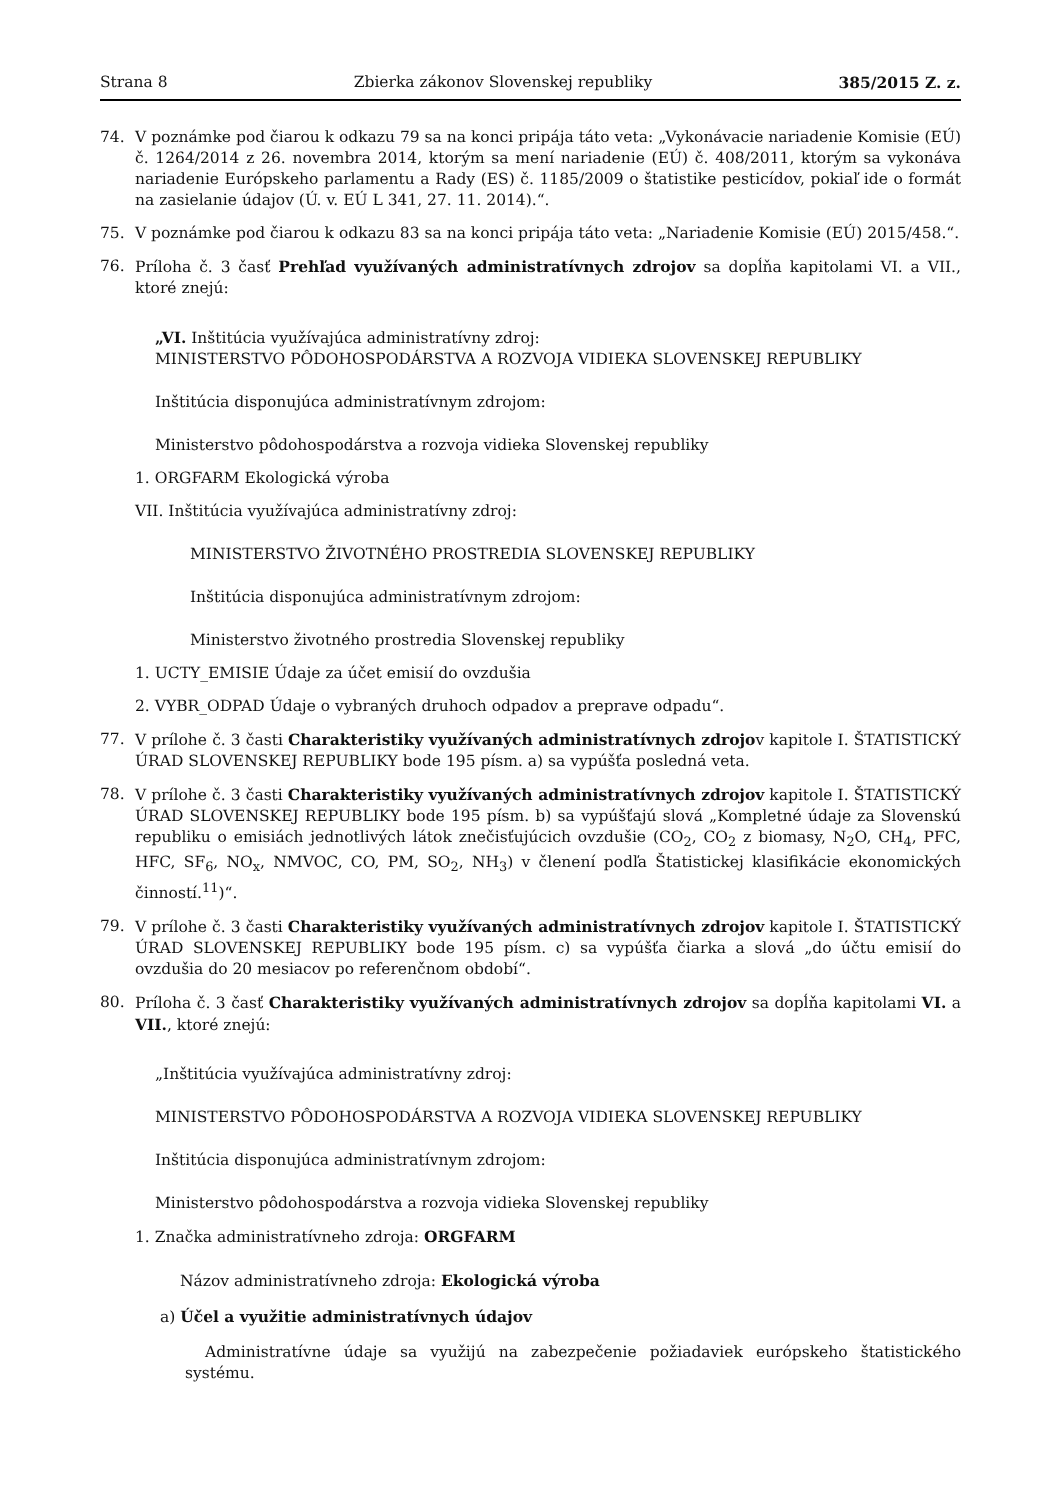Strana 8 Zbierka zákonov Slovenskej republiky 385/2015 Z. z.
74. V poznámke pod čiarou k odkazu 79 sa na konci pripája táto veta: „Vykonávacie nariadenie Komisie (EÚ) č. 1264/2014 z 26. novembra 2014, ktorým sa mení nariadenie (EÚ) č. 408/2011, ktorým sa vykonáva nariadenie Európskeho parlamentu a Rady (ES) č. 1185/2009 o štatistike pesticídov, pokiaľ ide o formát na zasielanie údajov (Ú. v. EÚ L 341, 27. 11. 2014).“.
75. V poznámke pod čiarou k odkazu 83 sa na konci pripája táto veta: „Nariadenie Komisie (EÚ) 2015/458.“.
76. Príloha č. 3 časť Prehľad využívaných administratívnych zdrojov sa dopĺňa kapitolami VI. a VII., ktoré znejú:
„VI. Inštitúcia využívajúca administratívny zdroj:
MINISTERSTVO PÔDOHOSPODÁRSTVA A ROZVOJA VIDIEKA SLOVENSKEJ REPUBLIKY
Inštitúcia disponujúca administratívnym zdrojom:
Ministerstvo pôdohospodárstva a rozvoja vidieka Slovenskej republiky
1. ORGFARM Ekologická výroba
VII. Inštitúcia využívajúca administratívny zdroj:
MINISTERSTVO ŽIVOTNÉHO PROSTREDIA SLOVENSKEJ REPUBLIKY
Inštitúcia disponujúca administratívnym zdrojom:
Ministerstvo životného prostredia Slovenskej republiky
1. UCTY_EMISIE Údaje za účet emisií do ovzdušia
2. VYBR_ODPAD Údaje o vybraných druhoch odpadov a preprave odpadu“.
77. V prílohe č. 3 časti Charakteristiky využívaných administratívnych zdrojov kapitole I. ŠTATISTICKÝ ÚRAD SLOVENSKEJ REPUBLIKY bode 195 písm. a) sa vypúšťa posledná veta.
78. V prílohe č. 3 časti Charakteristiky využívaných administratívnych zdrojov kapitole I. ŠTATISTICKÝ ÚRAD SLOVENSKEJ REPUBLIKY bode 195 písm. b) sa vypúšťajú slová „Kompletné údaje za Slovenskú republiku o emisiách jednotlivých látok znečisťujúcich ovzdušie (CO<sub>2</sub>, CO<sub>2</sub> z biomasy, N<sub>2</sub>O, CH<sub>4</sub>, PFC, HFC, SF<sub>6</sub>, NO<sub>x</sub>, NMVOC, CO, PM, SO<sub>2</sub>, NH<sub>3</sub>) v členení podľa Štatistickej klasifikácie ekonomických činností.<sup>11</sup>)“.
79. V prílohe č. 3 časti Charakteristiky využívaných administratívnych zdrojov kapitole I. ŠTATISTICKÝ ÚRAD SLOVENSKEJ REPUBLIKY bode 195 písm. c) sa vypúšťa čiarka a slová „do účtu emisií do ovzdušia do 20 mesiacov po referenčnom období“.
80. Príloha č. 3 časť Charakteristiky využívaných administratívnych zdrojov sa dopĺňa kapitolami VI. a VII., ktoré znejú:
„Inštitúcia využívajúca administratívny zdroj:
MINISTERSTVO PÔDOHOSPODÁRSTVA A ROZVOJA VIDIEKA SLOVENSKEJ REPUBLIKY
Inštitúcia disponujúca administratívnym zdrojom:
Ministerstvo pôdohospodárstva a rozvoja vidieka Slovenskej republiky
1. Značka administratívneho zdroja: ORGFARM
Názov administratívneho zdroja: Ekologická výroba
a) Účel a využitie administratívnych údajov
Administratívne údaje sa využijú na zabezpečenie požiadaviek európskeho štatistického systému.